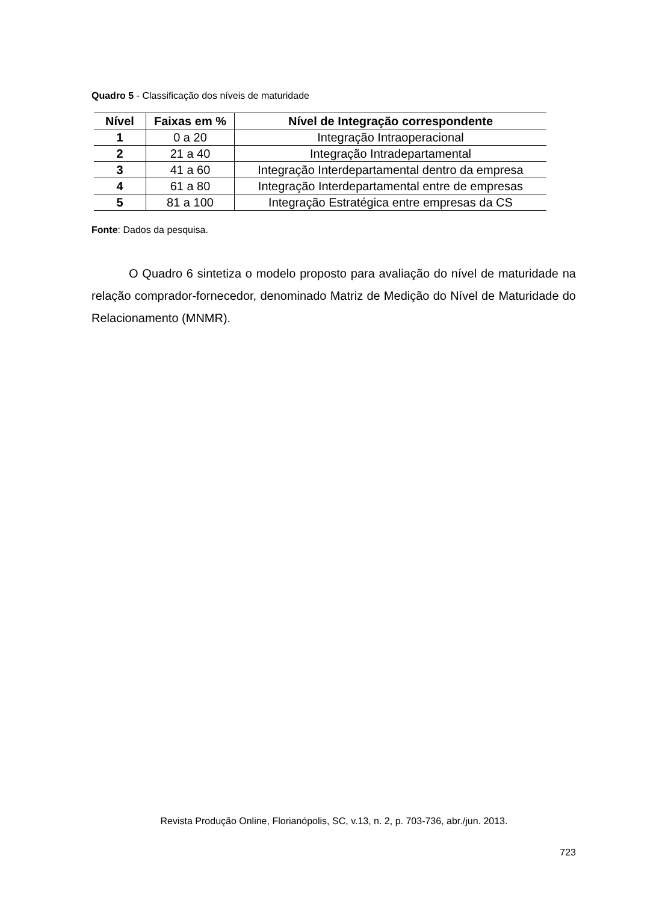Quadro 5 - Classificação dos níveis de maturidade
| Nível | Faixas em % | Nível de Integração correspondente |
| --- | --- | --- |
| 1 | 0 a 20 | Integração Intraoperacional |
| 2 | 21 a 40 | Integração Intradepartamental |
| 3 | 41 a 60 | Integração Interdepartamental dentro da empresa |
| 4 | 61 a 80 | Integração Interdepartamental entre de empresas |
| 5 | 81 a 100 | Integração Estratégica entre empresas da CS |
Fonte: Dados da pesquisa.
O Quadro 6 sintetiza o modelo proposto para avaliação do nível de maturidade na relação comprador-fornecedor, denominado Matriz de Medição do Nível de Maturidade do Relacionamento (MNMR).
Revista Produção Online, Florianópolis, SC, v.13, n. 2, p. 703-736, abr./jun. 2013.
723